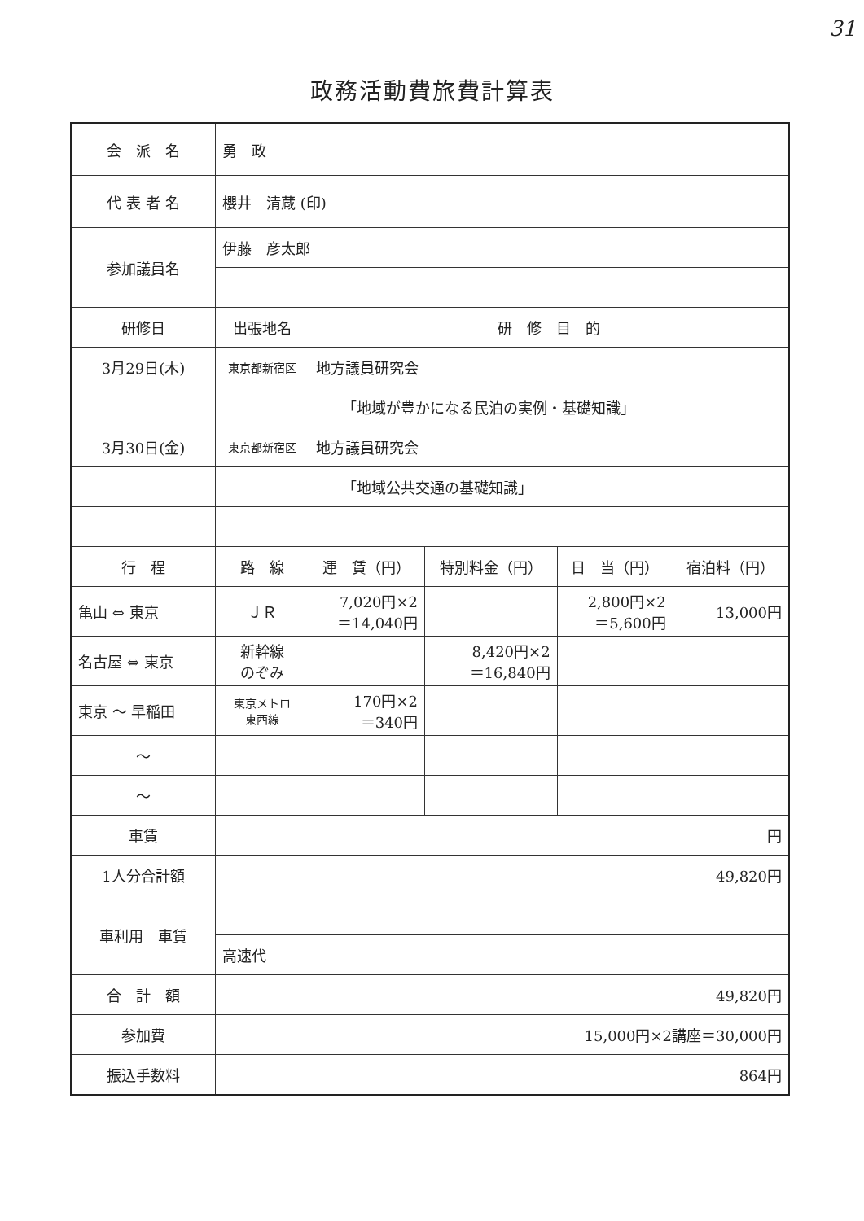31
政務活動費旅費計算表
| 会 派 名 | 勇 政 | | | | |
| 代 表 者 名 | 櫻井 清蔵 (印) | | | | |
| 参加議員名 | 伊藤 彦太郎 | | | | |
| 研修日 | 出張地名 | 研 修 目 的 | | | |
| 3月29日(木) | 東京都新宿区 | 地方議員研究会 | | | |
| | | 「地域が豊かになる民泊の実例・基礎知識」 | | | |
| 3月30日(金) | 東京都新宿区 | 地方議員研究会 | | | |
| | | 「地域公共交通の基礎知識」 | | | |
| 行 程 | 路 線 | 運 賃（円） | 特別料金（円） | 日 当（円） | 宿泊料（円） |
| 亀山 ⇔ 東京 | ＪＲ | 7,020円×2 ＝14,040円 | | 2,800円×2 ＝5,600円 | 13,000円 |
| 名古屋 ⇔ 東京 | 新幹線 のぞみ | | 8,420円×2 ＝16,840円 | | |
| 東京 ～ 早稲田 | 東京メトロ 東西線 | 170円×2 ＝340円 | | | |
| ～ | | | | | |
| ～ | | | | | |
| 車賃 | 円 | | | | |
| 1人分合計額 | 49,820円 | | | | |
| 車利用 車賃 | | | | | |
| | 高速代 | | | | |
| 合 計 額 | 49,820円 | | | | |
| 参加費 | 15,000円×2講座＝30,000円 | | | | |
| 振込手数料 | 864円 | | | | |